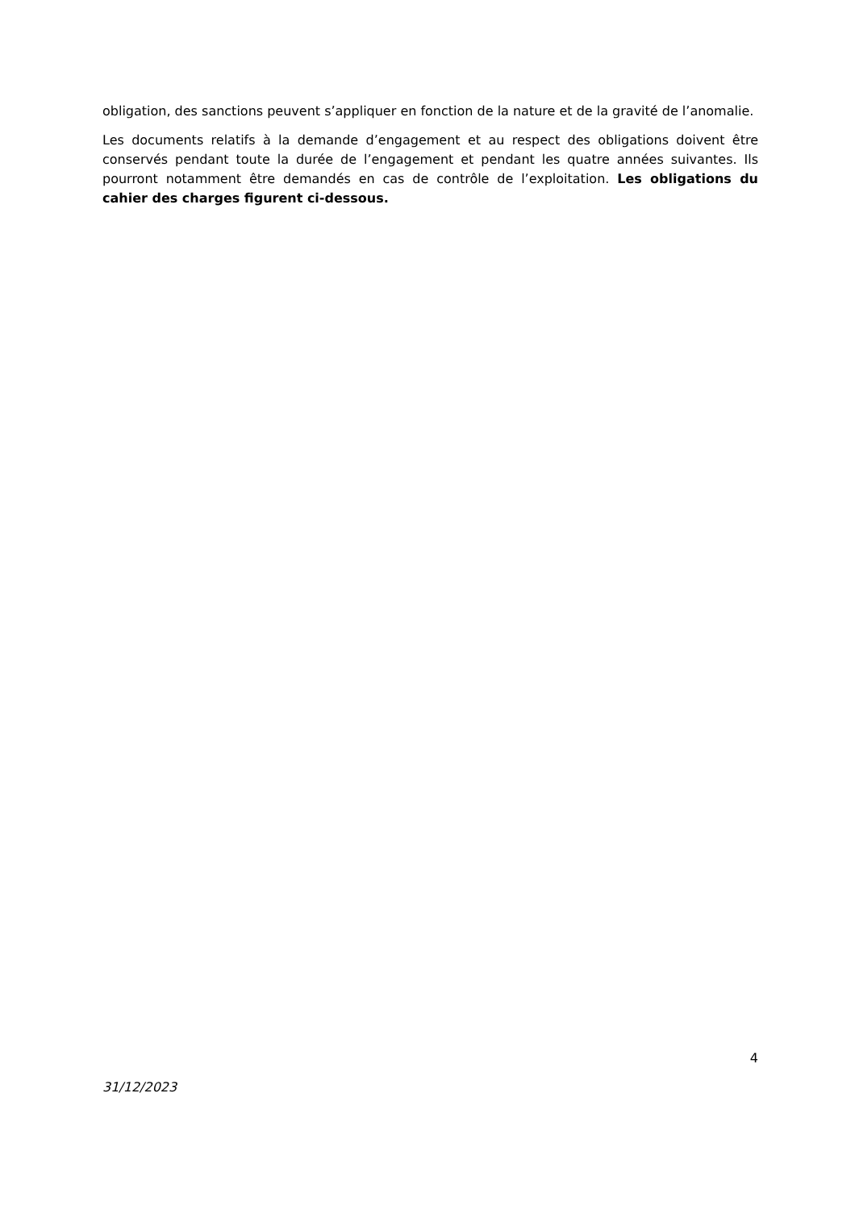obligation, des sanctions peuvent s’appliquer en fonction de la nature et de la gravité de l’anomalie.
Les documents relatifs à la demande d’engagement et au respect des obligations doivent être conservés pendant toute la durée de l’engagement et pendant les quatre années suivantes. Ils pourront notamment être demandés en cas de contrôle de l’exploitation. Les obligations du cahier des charges figurent ci-dessous.
4
31/12/2023